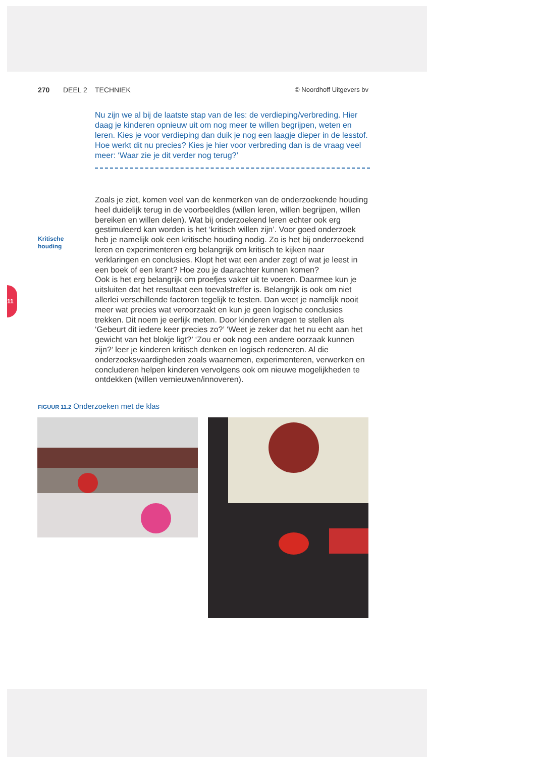11
270 DEEL 2 TECHNIEK © Noordhoff Uitgevers bv
Nu zijn we al bij de laatste stap van de les: de verdieping/verbreding. Hier daag je kinderen opnieuw uit om nog meer te willen begrijpen, weten en leren. Kies je voor verdieping dan duik je nog een laagje dieper in de lesstof. Hoe werkt dit nu precies? Kies je hier voor verbreding dan is de vraag veel meer: ‘Waar zie je dit verder nog terug?’
Kritische
houding
Zoals je ziet, komen veel van de kenmerken van de onderzoekende houding heel duidelijk terug in de voorbeeldles (willen leren, willen begrijpen, willen bereiken en willen delen). Wat bij onderzoekend leren echter ook erg gestimuleerd kan worden is het ‘kritisch willen zijn’. Voor goed onderzoek heb je namelijk ook een kritische houding nodig. Zo is het bij onderzoekend leren en experimenteren erg belangrijk om kritisch te kijken naar verklaringen en conclusies. Klopt het wat een ander zegt of wat je leest in een boek of een krant? Hoe zou je daarachter kunnen komen?
Ook is het erg belangrijk om proefjes vaker uit te voeren. Daarmee kun je uitsluiten dat het resultaat een toevalstreffer is. Belangrijk is ook om niet allerlei verschillende factoren tegelijk te testen. Dan weet je namelijk nooit meer wat precies wat veroorzaakt en kun je geen logische conclusies trekken. Dit noem je eerlijk meten. Door kinderen vragen te stellen als ‘Gebeurt dit iedere keer precies zo?’ ‘Weet je zeker dat het nu echt aan het gewicht van het blokje ligt?’ ‘Zou er ook nog een andere oorzaak kunnen zijn?’ leer je kinderen kritisch denken en logisch redeneren. Al die onderzoeksvaardigheden zoals waarnemen, experimenteren, verwerken en concluderen helpen kinderen vervolgens ook om nieuwe mogelijkheden te ontdekken (willen vernieuwen/innoveren).
FIGUUR 11.2 Onderzoeken met de klas